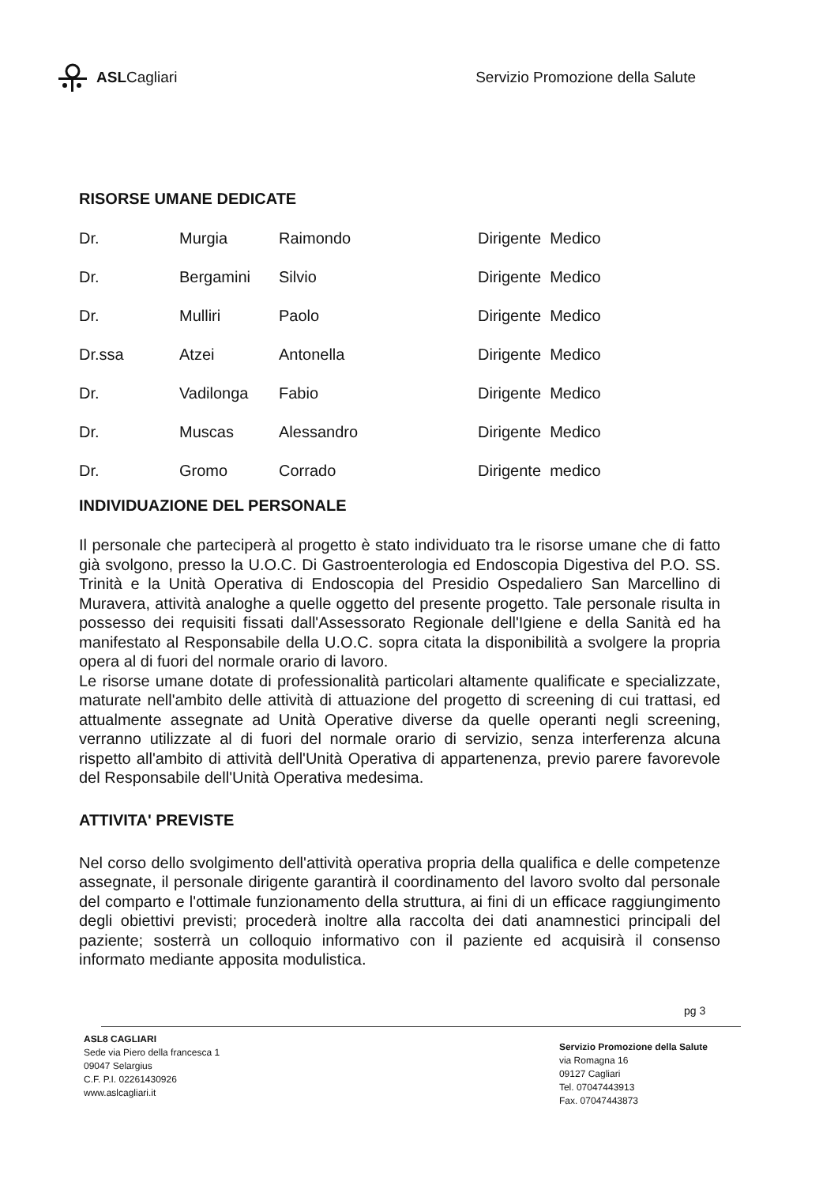ASLCagliari
Servizio Promozione della Salute
RISORSE UMANE DEDICATE
| Dr. | Murgia | Raimondo | Dirigente Medico |
| Dr. | Bergamini | Silvio | Dirigente Medico |
| Dr. | Mulliri | Paolo | Dirigente Medico |
| Dr.ssa | Atzei | Antonella | Dirigente Medico |
| Dr. | Vadilonga | Fabio | Dirigente Medico |
| Dr. | Muscas | Alessandro | Dirigente Medico |
| Dr. | Gromo | Corrado | Dirigente medico |
INDIVIDUAZIONE DEL PERSONALE
Il personale che parteciperà al progetto è stato individuato tra le risorse umane che di fatto già svolgono, presso la U.O.C. Di Gastroenterologia ed Endoscopia Digestiva del P.O. SS. Trinità e la Unità Operativa di Endoscopia del Presidio Ospedaliero San Marcellino di Muravera, attività analoghe a quelle oggetto del presente progetto. Tale personale risulta in possesso dei requisiti fissati dall'Assessorato Regionale dell'Igiene e della Sanità ed ha manifestato al Responsabile della U.O.C. sopra citata la disponibilità a svolgere la propria opera al di fuori del normale orario di lavoro.
Le risorse umane dotate di professionalità particolari altamente qualificate e specializzate, maturate nell'ambito delle attività di attuazione del progetto di screening di cui trattasi, ed attualmente assegnate ad Unità Operative diverse da quelle operanti negli screening, verranno utilizzate al di fuori del normale orario di servizio, senza interferenza alcuna rispetto all'ambito di attività dell'Unità Operativa di appartenenza, previo parere favorevole del Responsabile dell'Unità Operativa medesima.
ATTIVITA' PREVISTE
Nel corso dello svolgimento dell'attività operativa propria della qualifica e delle competenze assegnate, il personale dirigente garantirà il coordinamento del lavoro svolto dal personale del comparto e l'ottimale funzionamento della struttura, ai fini di un efficace raggiungimento degli obiettivi previsti; procederà inoltre alla raccolta dei dati anamnestici principali del paziente; sosterrà un colloquio informativo con il paziente ed acquisirà il consenso informato mediante apposita modulistica.
pg 3
ASL8 CAGLIARI
Sede via Piero della francesca 1
09047 Selargius
C.F. P.I. 02261430926
www.aslcagliari.it
Servizio Promozione della Salute
via Romagna 16
09127 Cagliari
Tel. 07047443913
Fax. 07047443873